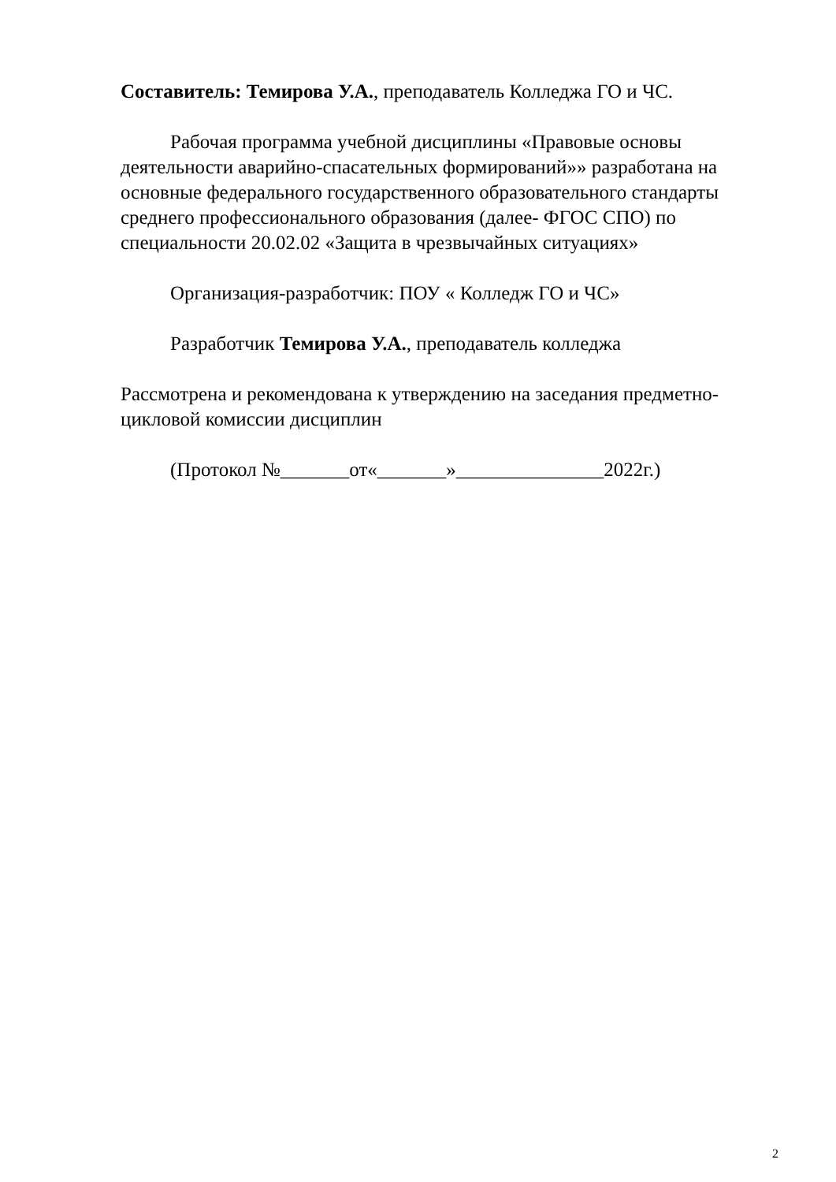Составитель: Темирова У.А., преподаватель Колледжа ГО и ЧС.
Рабочая программа учебной дисциплины «Правовые основы деятельности аварийно-спасательных формирований»» разработана на основные федерального государственного образовательного стандарты среднего профессионального образования (далее- ФГОС СПО) по специальности 20.02.02 «Защита в чрезвычайных ситуациях»
Организация-разработчик: ПОУ « Колледж ГО и ЧС»
Разработчик Темирова У.А., преподаватель колледжа
Рассмотрена и рекомендована к утверждению на заседания предметно-цикловой комиссии дисциплин
(Протокол №_______от«_______»_______________2022г.)
2